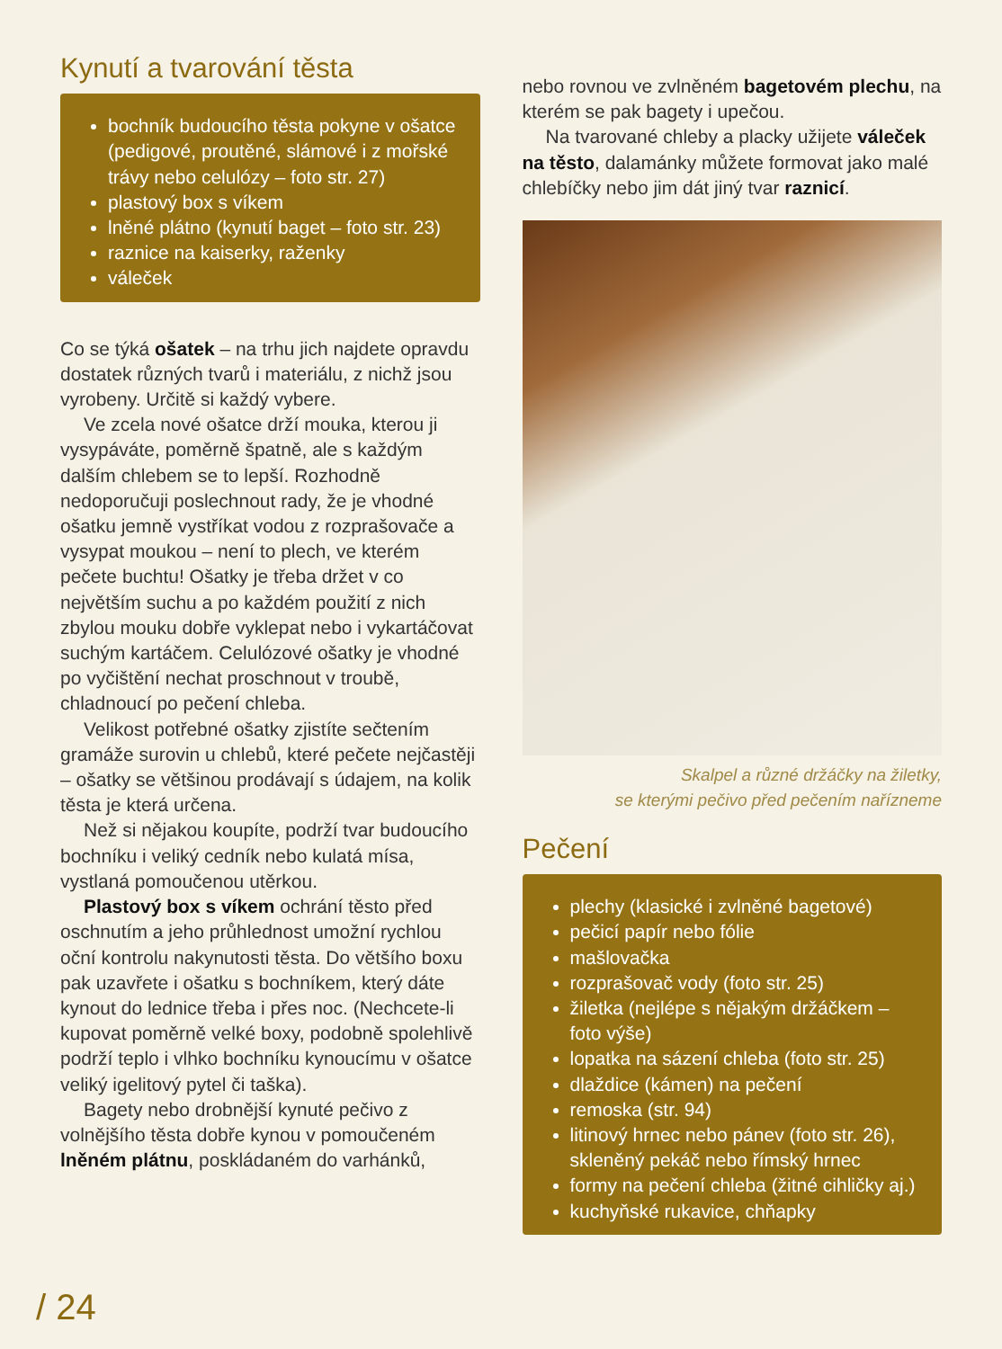Kynutí a tvarování těsta
bochník budoucího těsta pokyne v ošatce (pedigové, proutěné, slámové i z mořské trávy nebo celulózy – foto str. 27)
plastový box s víkem
lněné plátno (kynutí baget – foto str. 23)
raznice na kaiserky, raženky
váleček
Co se týká ošatek – na trhu jich najdete opravdu dostatek různých tvarů i materiálu, z nichž jsou vyrobeny. Určitě si každý vybere.
Ve zcela nové ošatce drží mouka, kterou ji vysypáváte, poměrně špatně, ale s každým dalším chlebem se to lepší. Rozhodně nedoporučuji poslechnout rady, že je vhodné ošatku jemně vystříkat vodou z rozprašovače a vysypat moukou – není to plech, ve kterém pečete buchtu! Ošatky je třeba držet v co největším suchu a po každém použití z nich zbylou mouku dobře vyklepat nebo i vykartáčovat suchým kartáčem. Celulózové ošatky je vhodné po vyčištění nechat proschnout v troubě, chladnoucí po pečení chleba.
Velikost potřebné ošatky zjistíte sečtením gramáže surovin u chlebů, které pečete nejčastěji – ošatky se většinou prodávají s údajem, na kolik těsta je která určena.
Než si nějakou koupíte, podrží tvar budoucího bochníku i veliký cedník nebo kulatá mísa, vystlaná pomoučenou utěrkou.
Plastový box s víkem ochrání těsto před oschnutím a jeho průhlednost umožní rychlou oční kontrolu nakynutosti těsta. Do většího boxu pak uzavřete i ošatku s bochníkem, který dáte kynout do lednice třeba i přes noc. (Nechcete-li kupovat poměrně velké boxy, podobně spolehlivě podrží teplo i vlhko bochníku kynoucímu v ošatce veliký igelitový pytel či taška).
Bagety nebo drobnější kynuté pečivo z volnějšího těsta dobře kynou v pomoučeném lněném plátnu, poskládaném do varhánků,
nebo rovnou ve zvlněném bagetovém plechu, na kterém se pak bagety i upečou.
Na tvarované chleby a placky užijete váleček na těsto, dalamánky můžete formovat jako malé chlebíčky nebo jim dát jiný tvar raznicí.
Skalpel a různé držáčky na žiletky,
se kterými pečivo před pečením nařízneme
Pečení
plechy (klasické i zvlněné bagetové)
pečicí papír nebo fólie
mašlovačka
rozprašovač vody (foto str. 25)
žiletka (nejlépe s nějakým držáčkem – foto výše)
lopatka na sázení chleba (foto str. 25)
dlaždice (kámen) na pečení
remoska (str. 94)
litinový hrnec nebo pánev (foto str. 26), skleněný pekáč nebo římský hrnec
formy na pečení chleba (žitné cihličky aj.)
kuchyňské rukavice, chňapky
/ 24